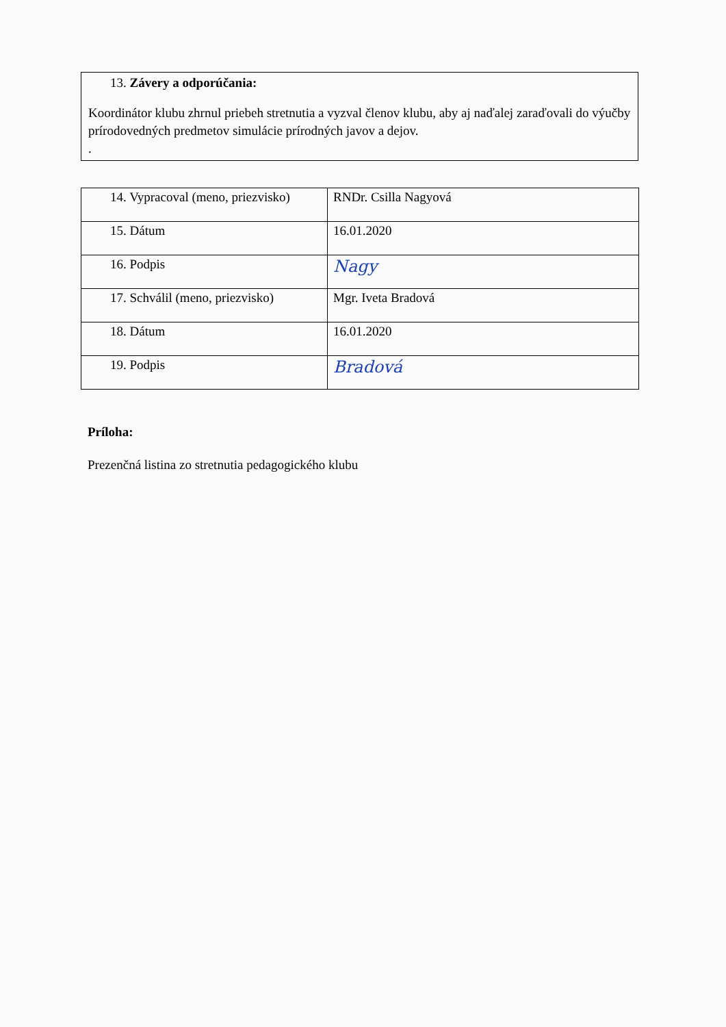13. Závery a odporúčania:
Koordinátor klubu zhrnul priebeh stretnutia a vyzval členov klubu, aby aj naďalej zaraďovali do výučby prírodovedných predmetov simulácie prírodných javov a dejov.
.
| 14. Vypracoval (meno, priezvisko) | RNDr. Csilla Nagyová |
| 15. Dátum | 16.01.2020 |
| 16. Podpis | Nagy |
| 17. Schválil (meno, priezvisko) | Mgr. Iveta Bradová |
| 18. Dátum | 16.01.2020 |
| 19. Podpis | Bradová |
Príloha:
Prezenčná listina zo stretnutia pedagogického klubu